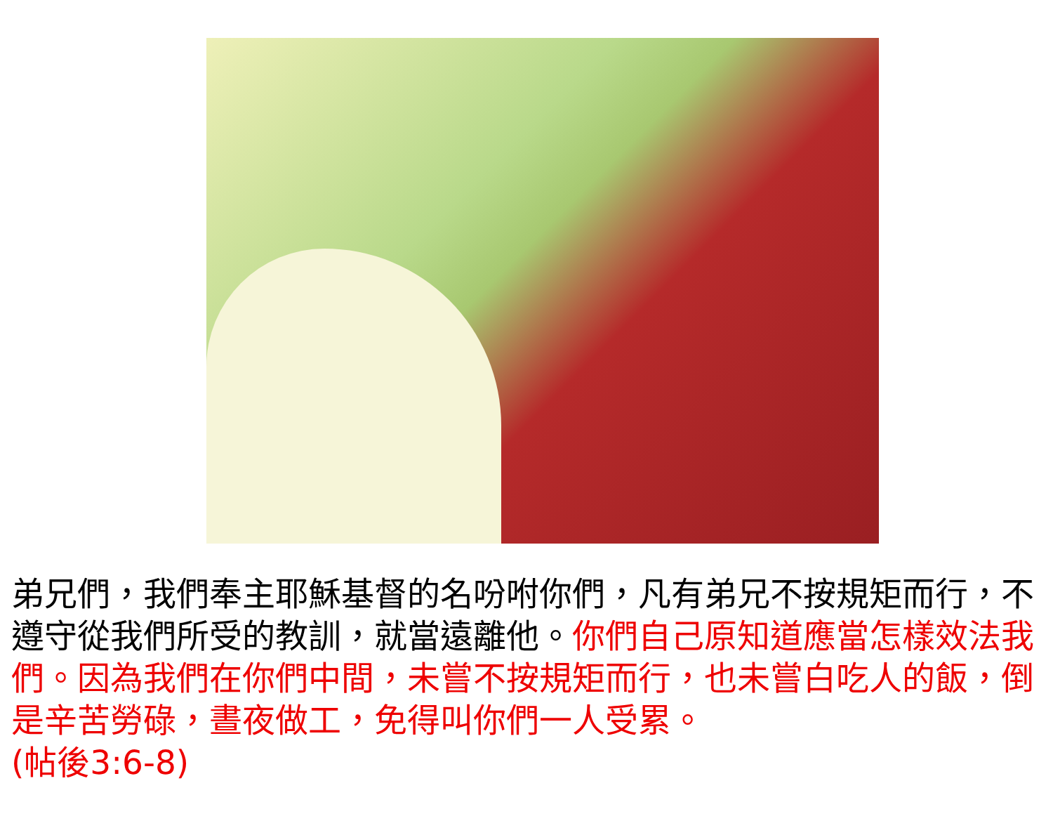弟兄們，我們奉主耶穌基督的名吩咐你們，凡有弟兄不按規矩而行，不遵守從我們所受的教訓，就當遠離他。你們自己原知道應當怎樣效法我們。因為我們在你們中間，未嘗不按規矩而行，也未嘗白吃人的飯，倒是辛苦勞碌，晝夜做工，免得叫你們一人受累。
(帖後3:6-8)